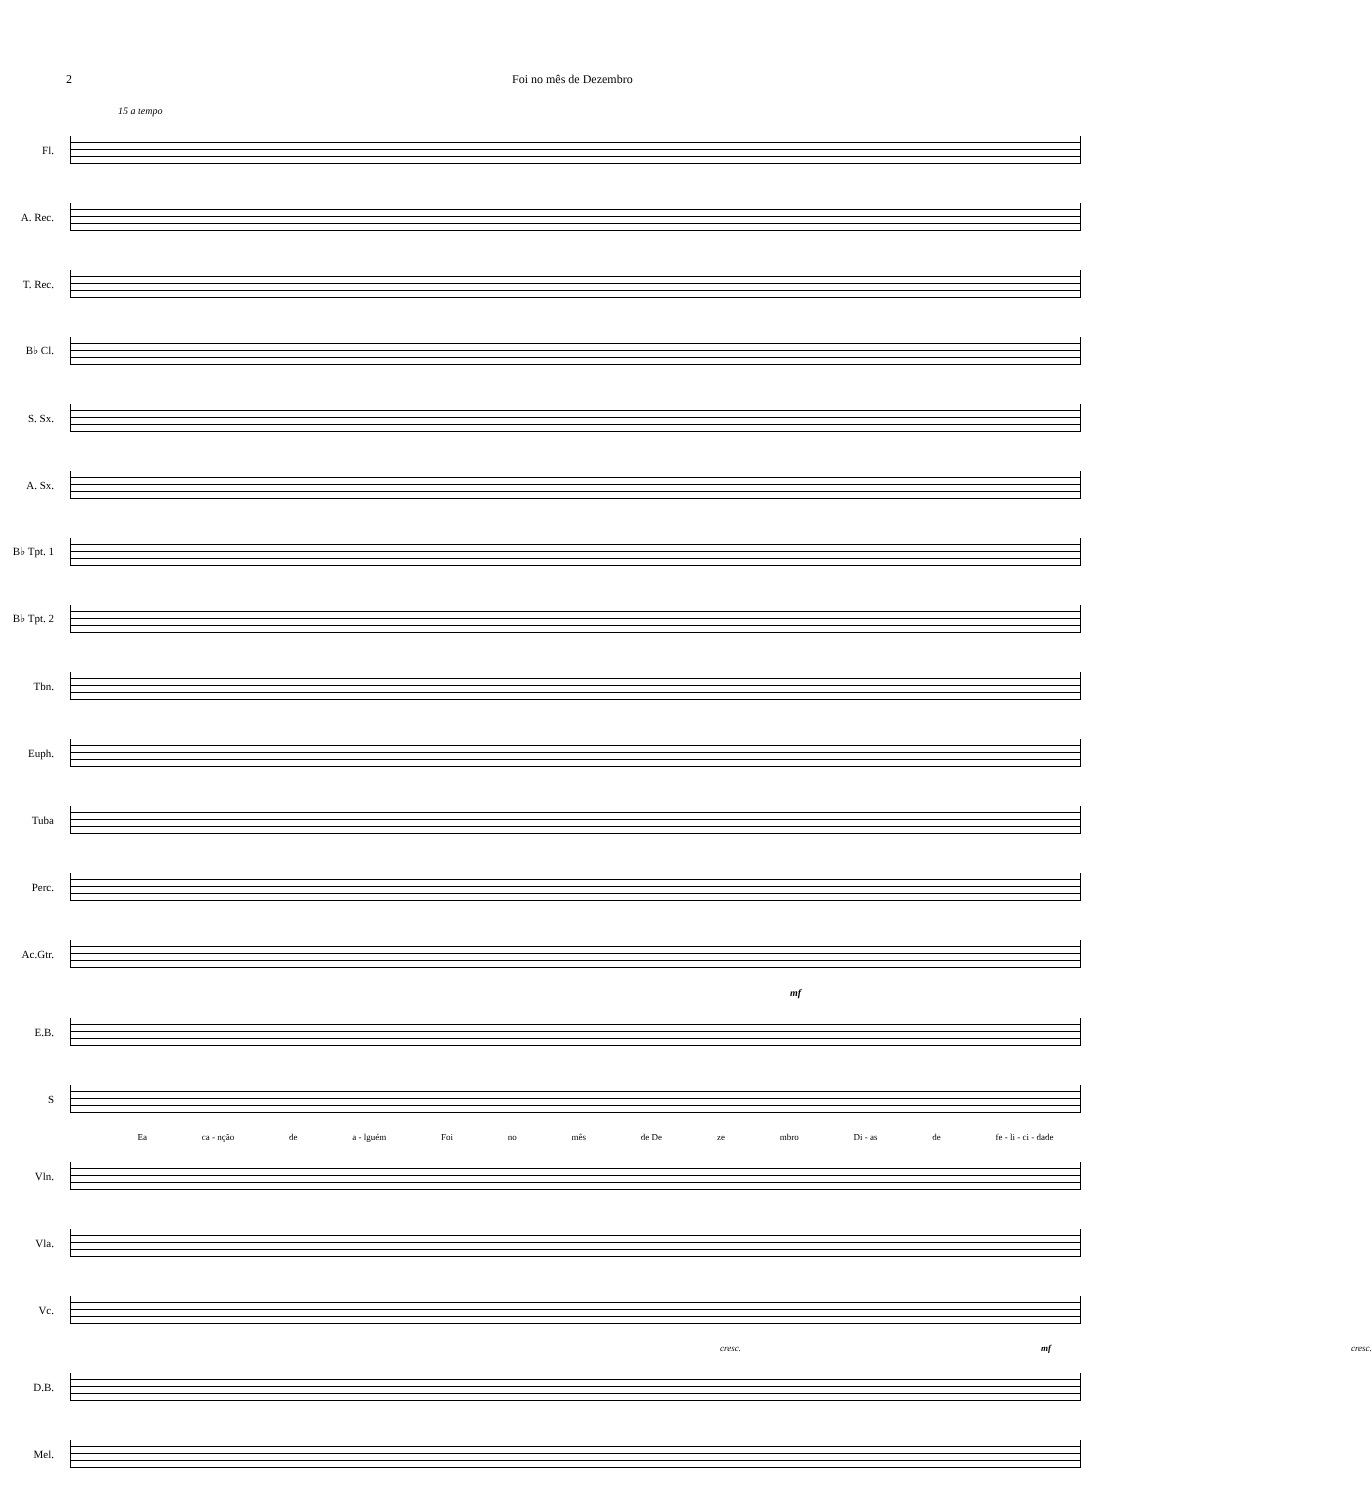2 Foi no mês de Dezembro
15 a tempo
Fl.
A. Rec.
T. Rec.
B♭ Cl.
S. Sx.
A. Sx.
B♭ Tpt. 1
B♭ Tpt. 2
Tbn.
Euph.
Tuba
Perc.
Ac.Gtr.
mf
E.B.
S
Ea ca - nção de a - lguém Foi no mês de De ze mbro Di - as de fe - li - ci - dade
Vln.
Vla.
Vc.
cresc. mf cresc.
D.B.
Mel.